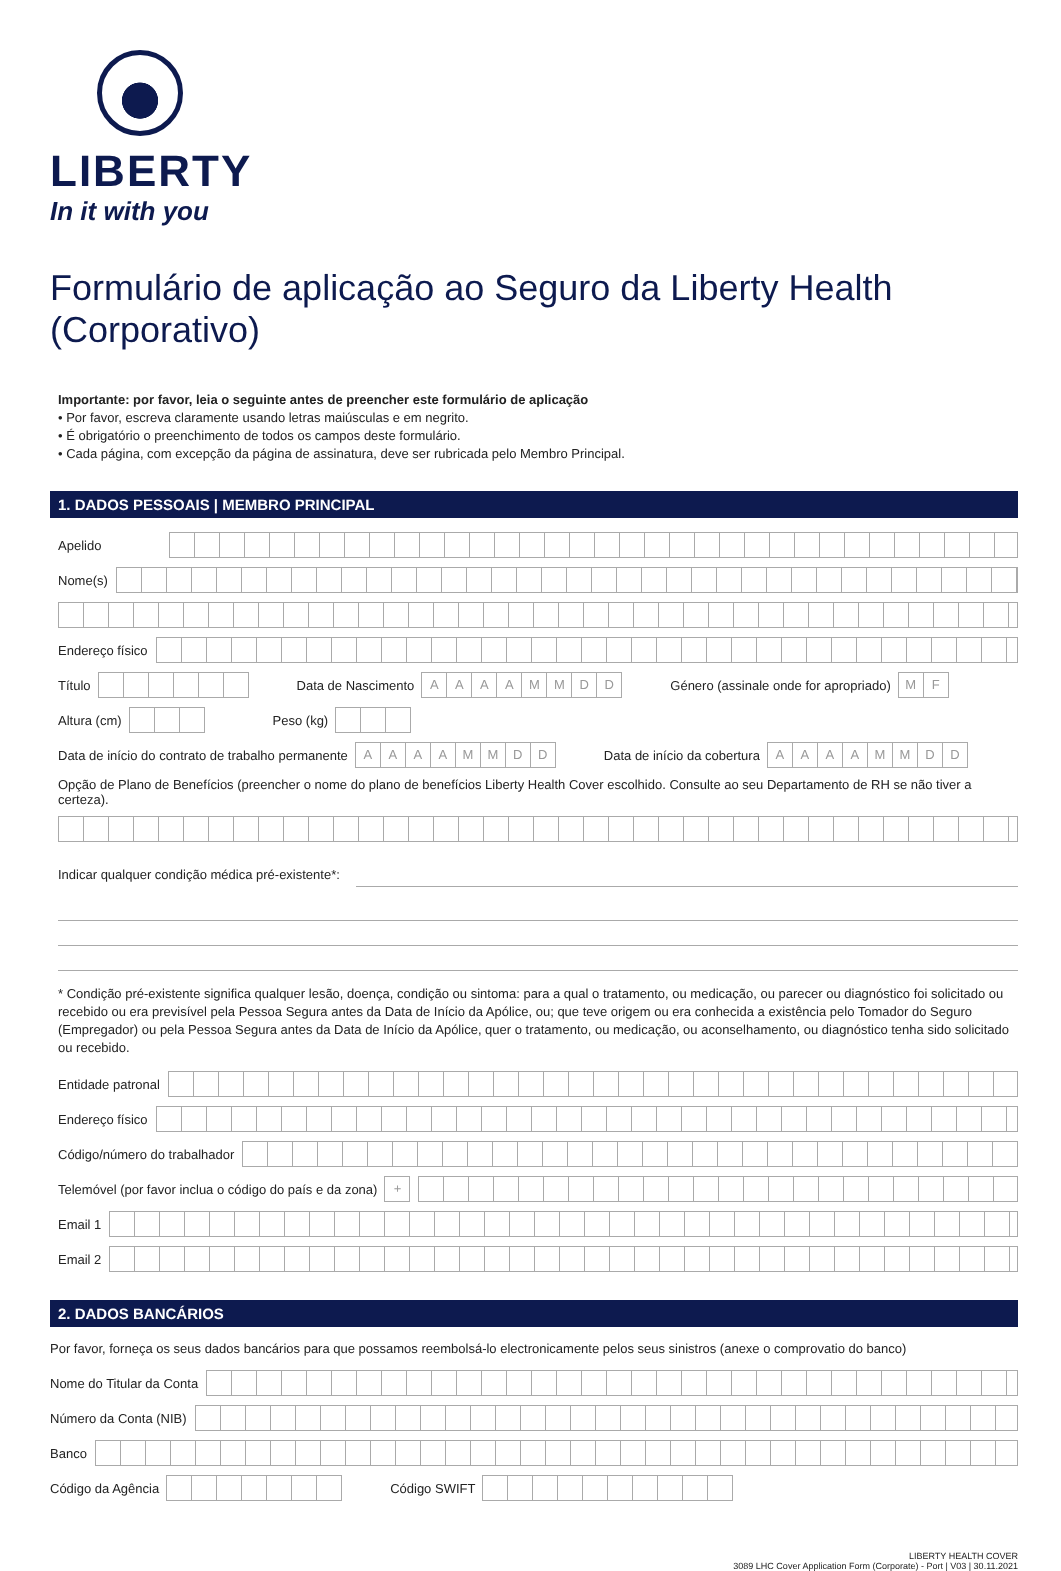LIBERTY
In it with you
Formulário de aplicação ao Seguro da Liberty Health (Corporativo)
Importante: por favor, leia o seguinte antes de preencher este formulário de aplicação
• Por favor, escreva claramente usando letras maiúsculas e em negrito.
• É obrigatório o preenchimento de todos os campos deste formulário.
• Cada página, com excepção da página de assinatura, deve ser rubricada pelo Membro Principal.
1. DADOS PESSOAIS | MEMBRO PRINCIPAL
Apelido
Nome(s)
Endereço físico
Título
Data de Nascimento
AAAAMMDD
Género (assinale onde for apropriado)
MF
Altura (cm)
Peso (kg)
Data de início do contrato de trabalho permanente
AAAAMMDD
Data de início da cobertura
AAAAMMDD
Opção de Plano de Benefícios (preencher o nome do plano de benefícios Liberty Health Cover escolhido. Consulte ao seu Departamento de RH se não tiver a certeza).
Indicar qualquer condição médica pré-existente*:
* Condição pré-existente significa qualquer lesão, doença, condição ou sintoma: para a qual o tratamento, ou medicação, ou parecer ou diagnóstico foi solicitado ou recebido ou era previsível pela Pessoa Segura antes da Data de Início da Apólice, ou; que teve origem ou era conhecida a existência pelo Tomador do Seguro (Empregador) ou pela Pessoa Segura antes da Data de Início da Apólice, quer o tratamento, ou medicação, ou aconselhamento, ou diagnóstico tenha sido solicitado ou recebido.
Entidade patronal
Endereço físico
Código/número do trabalhador
Telemóvel (por favor inclua o código do país e da zona)
+
Email 1
Email 2
2. DADOS BANCÁRIOS
Por favor, forneça os seus dados bancários para que possamos reembolsá-lo electronicamente pelos seus sinistros (anexe o comprovatio do banco)
Nome do Titular da Conta
Número da Conta (NIB)
Banco
Código da Agência
Código SWIFT
LIBERTY HEALTH COVER
3089 LHC Cover Application Form (Corporate) - Port | V03 | 30.11.2021